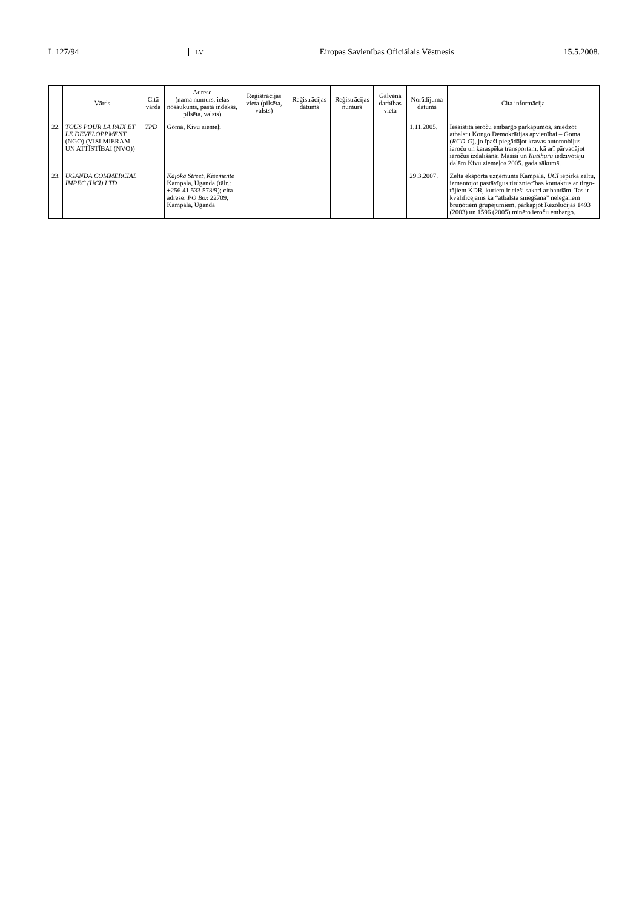L 127/94 LV Eiropas Savienības Oficiālais Vēstnesis 15.5.2008.
| | Vārds | Citā vārdā | Adrese (nama numurs, ielas nosaukums, pasta indekss, pilsēta, valsts) | Reģistrācijas vieta (pilsēta, valsts) | Reģistrācijas datums | Reģistrācijas numurs | Galvenā darbības vieta | Norādījuma datums | Cita informācija |
| --- | --- | --- | --- | --- | --- | --- | --- | --- | --- |
| 22. | TOUS POUR LA PAIX ET LE DEVELOPP­MENT (NGO) (VISI MIERAM UN ATTĪSTĪBAI (NVO)) | TPD | Goma, Kivu ziemeļi | | | | | 1.11.2005. | Iesaistīta ieroču embargo pārkāpumos, sniedzot atbalstu Kongo Demokrātijas apvienībai – Goma ( RCD-G ), jo īpaši piegādājot kravas automobiļus ieroču un karaspēka transportam, kā arī pārvadājot ieročus izdalīšanai Masisi un Rutshuru iedzīvotāju daļām Kivu ziemeļos 2005. gada sākumā. |
| 23. | UGANDA COMMERCIAL IMPEC (UCI) LTD | | Kajoka Street, Kisemente Kampala, Uganda (tālr.: +256 41 533 578/9); cita adrese: PO Box 22709, Kampala, Uganda | | | | | 29.3.2007. | Zelta eksporta uzņēmums Kampalā. UCI iepirka zeltu, izmantojot pastāvīgus tirdzniecības kontaktus ar tirgo­tājiem KDR, kuriem ir cieši sakari ar bandām. Tas ir kvalificējams kā “atbalsta sniegšana” nelegāliem bruņo­tiem grupējumiem, pārkāpjot Rezolūcijās 1493 (2003) un 1596 (2005) minēto ieroču embargo. |